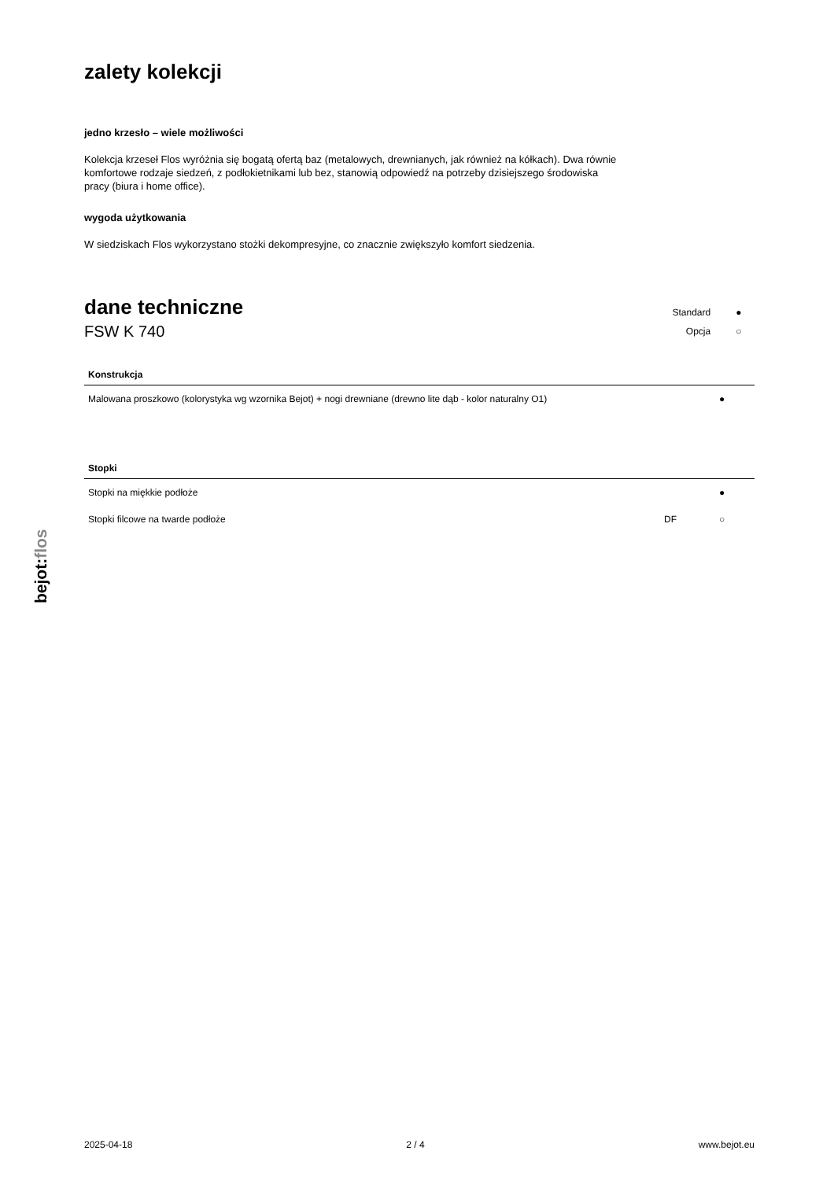bejot:flos
zalety kolekcji
jedno krzesło – wiele możliwości
Kolekcja krzeseł Flos wyróżnia się bogatą ofertą baz (metalowych, drewnianych, jak również na kółkach). Dwa równie komfortowe rodzaje siedzeń, z podłokietnikami lub bez, stanowią odpowiedź na potrzeby dzisiejszego środowiska pracy (biura i home office).
wygoda użytkowania
W siedziskach Flos wykorzystano stożki dekompresyjne, co znacznie zwiększyło komfort siedzenia.
dane techniczne
FSW K 740
| Standard | ● |
| Opcja | ○ |
| Konstrukcja | | |
| --- | --- | --- |
| Malowana proszkowo (kolorystyka wg wzornika Bejot) + nogi drewniane (drewno lite dąb - kolor naturalny O1) | | ● |
| Stopki | | |
| --- | --- | --- |
| Stopki na miękkie podłoże | | ● |
| Stopki filcowe na twarde podłoże | DF | ○ |
2025-04-18 2 / 4 www.bejot.eu